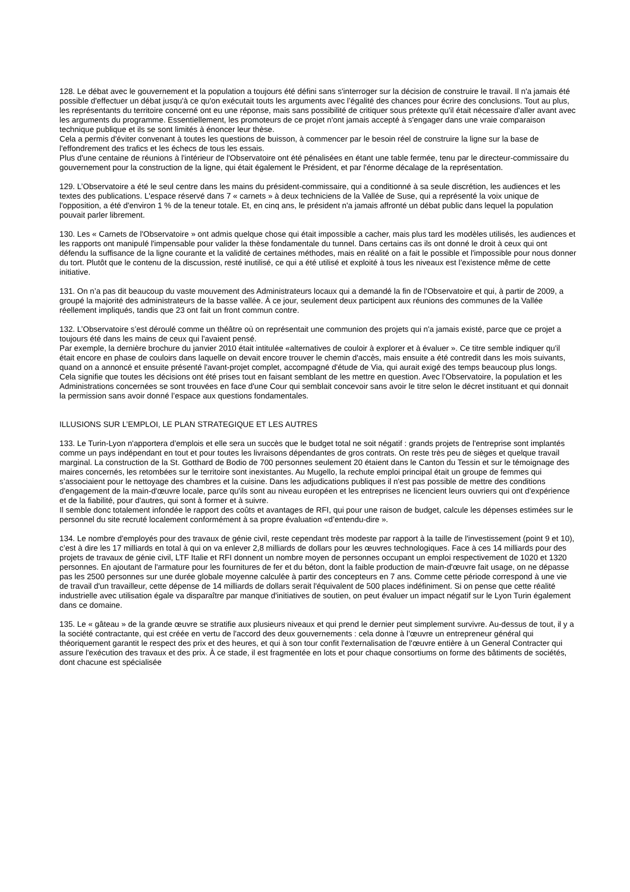128. Le débat avec le gouvernement et la population a toujours été défini sans s'interroger sur la décision de construire le travail. Il n'a jamais été possible d'effectuer un débat jusqu'à ce qu'on exécutait touts les arguments avec l’égalité des chances pour écrire des conclusions. Tout au plus, les représentants du territoire concerné ont eu une réponse, mais sans possibilité de critiquer sous prétexte qu'il était nécessaire d'aller avant avec les arguments du programme. Essentiellement, les promoteurs de ce projet n'ont jamais accepté à s'engager dans une vraie comparaison technique publique et ils se sont limités à énoncer leur thèse.
Cela a permis d'éviter convenant à toutes les questions de buisson, à commencer par le besoin réel de construire la ligne sur la base de l'effondrement des trafics et les échecs de tous les essais.
Plus d'une centaine de réunions à l'intérieur de l'Observatoire ont été pénalisées en étant une table fermée, tenu par le directeur-commissaire du gouvernement pour la construction de la ligne, qui était également le Président, et par l'énorme décalage de la représentation.
129. L’Observatoire a été le seul centre dans les mains du président-commissaire, qui a conditionné à sa seule discrétion, les audiences et les textes des publications. L'espace réservé dans 7 « carnets » à deux techniciens de la Vallée de Suse, qui a représenté la voix unique de l'opposition, a été d'environ 1 % de la teneur totale. Et, en cinq ans, le président n'a jamais affronté un débat public dans lequel la population pouvait parler librement.
130. Les « Carnets de l'Observatoire » ont admis quelque chose qui était impossible a cacher, mais plus tard les modèles utilisés, les audiences et les rapports ont manipulé l'impensable pour valider la thèse fondamentale du tunnel. Dans certains cas ils ont donné le droit à ceux qui ont défendu la suffisance de la ligne courante et la validité de certaines méthodes, mais en réalité on a fait le possible et l'impossible pour nous donner du tort. Plutôt que le contenu de la discussion, resté inutilisé, ce qui a été utilisé et exploité à tous les niveaux est l’existence même de cette initiative.
131. On n’a pas dit beaucoup du vaste mouvement des Administrateurs locaux qui a demandé la fin de l'Observatoire et qui, à partir de 2009, a groupé la majorité des administrateurs de la basse vallée. À ce jour, seulement deux participent aux réunions des communes de la Vallée réellement impliqués, tandis que 23 ont fait un front commun contre.
132. L’Observatoire s’est déroulé comme un théâtre où on représentait une communion des projets qui n'a jamais existé, parce que ce projet a toujours été dans les mains de ceux qui l'avaient pensé.
Par exemple, la dernière brochure du janvier 2010 était intitulée «alternatives de couloir à explorer et à évaluer ». Ce titre semble indiquer qu'il était encore en phase de couloirs dans laquelle on devait encore trouver le chemin d'accès, mais ensuite a été contredit dans les mois suivants, quand on a annoncé et ensuite présenté l'avant-projet complet, accompagné d'étude de Via, qui aurait exigé des temps beaucoup plus longs.
Cela signifie que toutes les décisions ont été prises tout en faisant semblant de les mettre en question. Avec l’Observatoire, la population et les Administrations concernées se sont trouvées en face d'une Cour qui semblait concevoir sans avoir le titre selon le décret instituant et qui donnait la permission sans avoir donné l’espace aux questions fondamentales.
ILLUSIONS SUR L’EMPLOI, LE PLAN STRATEGIQUE ET LES AUTRES
133. Le Turin-Lyon n'apportera d’emplois et elle sera un succès que le budget total ne soit négatif : grands projets de l'entreprise sont implantés comme un pays indépendant en tout et pour toutes les livraisons dépendantes de gros contrats. On reste très peu de sièges et quelque travail marginal. La construction de la St. Gotthard de Bodio de 700 personnes seulement 20 étaient dans le Canton du Tessin et sur le témoignage des maires concernés, les retombées sur le territoire sont inexistantes. Au Mugello, la rechute emploi principal était un groupe de femmes qui s’associaient pour le nettoyage des chambres et la cuisine. Dans les adjudications publiques il n'est pas possible de mettre des conditions d'engagement de la main-d'œuvre locale, parce qu'ils sont au niveau européen et les entreprises ne licencient leurs ouvriers qui ont d'expérience et de la fiabilité, pour d'autres, qui sont à former et à suivre.
Il semble donc totalement infondée le rapport des coûts et avantages de RFI, qui pour une raison de budget, calcule les dépenses estimées sur le personnel du site recruté localement conformément à sa propre évaluation «d’entendu-dire ».
134. Le nombre d'employés pour des travaux de génie civil, reste cependant très modeste par rapport à la taille de l'investissement (point 9 et 10), c’est à dire les 17 milliards en total à qui on va enlever 2,8 milliards de dollars pour les œuvres technologiques. Face à ces 14 milliards pour des projets de travaux de génie civil, LTF Italie et RFI donnent un nombre moyen de personnes occupant un emploi respectivement de 1020 et 1320 personnes. En ajoutant de l'armature pour les fournitures de fer et du béton, dont la faible production de main-d'œuvre fait usage, on ne dépasse pas les 2500 personnes sur une durée globale moyenne calculée à partir des concepteurs en 7 ans. Comme cette période correspond à une vie de travail d'un travailleur, cette dépense de 14 milliards de dollars serait l'équivalent de 500 places indéfiniment. Si on pense que cette réalité industrielle avec utilisation égale va disparaître par manque d'initiatives de soutien, on peut évaluer un impact négatif sur le Lyon Turin également dans ce domaine.
135. Le « gâteau » de la grande œuvre se stratifie aux plusieurs niveaux et qui prend le dernier peut simplement survivre. Au-dessus de tout, il y a la société contractante, qui est créée en vertu de l'accord des deux gouvernements : cela donne à l’œuvre un entrepreneur général qui théoriquement garantit le respect des prix et des heures, et qui à son tour confit l'externalisation de l'œuvre entière à un General Contracter qui assure l'exécution des travaux et des prix. À ce stade, il est fragmentée en lots et pour chaque consortiums on forme des bâtiments de sociétés, dont chacune est spécialisée